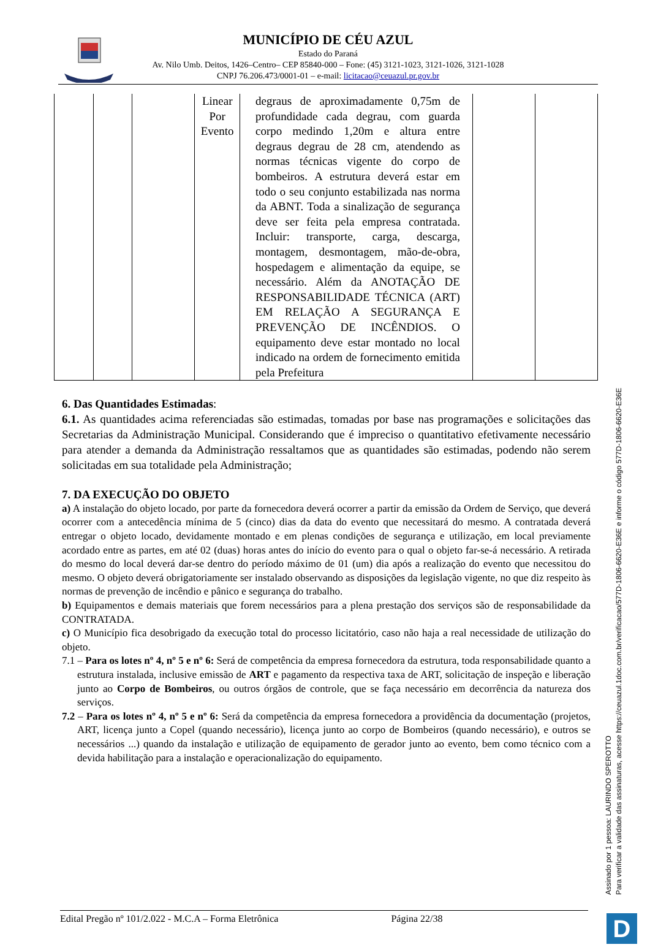MUNICÍPIO DE CÉU AZUL
Estado do Paraná
Av. Nilo Umb. Deitos, 1426–Centro– CEP 85840-000 – Fone: (45) 3121-1023, 3121-1026, 3121-1028
CNPJ 76.206.473/0001-01 – e-mail: licitacao@ceuazul.pr.gov.br
| | | | Linear Por Evento | degraus de aproximadamente 0,75m de profundidade cada degrau, com guarda corpo medindo 1,20m e altura entre degraus degrau de 28 cm, atendendo as normas técnicas vigente do corpo de bombeiros. A estrutura deverá estar em todo o seu conjunto estabilizada nas norma da ABNT. Toda a sinalização de segurança deve ser feita pela empresa contratada. Incluir: transporte, carga, descarga, montagem, desmontagem, mão-de-obra, hospedagem e alimentação da equipe, se necessário. Além da ANOTAÇÃO DE RESPONSABILIDADE TÉCNICA (ART) EM RELAÇÃO A SEGURANÇA E PREVENÇÃO DE INCÊNDIOS. O equipamento deve estar montado no local indicado na ordem de fornecimento emitida pela Prefeitura | | |
6. Das Quantidades Estimadas:
6.1. As quantidades acima referenciadas são estimadas, tomadas por base nas programações e solicitações das Secretarias da Administração Municipal. Considerando que é impreciso o quantitativo efetivamente necessário para atender a demanda da Administração ressaltamos que as quantidades são estimadas, podendo não serem solicitadas em sua totalidade pela Administração;
7. DA EXECUÇÃO DO OBJETO
a) A instalação do objeto locado, por parte da fornecedora deverá ocorrer a partir da emissão da Ordem de Serviço, que deverá ocorrer com a antecedência mínima de 5 (cinco) dias da data do evento que necessitará do mesmo. A contratada deverá entregar o objeto locado, devidamente montado e em plenas condições de segurança e utilização, em local previamente acordado entre as partes, em até 02 (duas) horas antes do início do evento para o qual o objeto far-se-á necessário. A retirada do mesmo do local deverá dar-se dentro do período máximo de 01 (um) dia após a realização do evento que necessitou do mesmo. O objeto deverá obrigatoriamente ser instalado observando as disposições da legislação vigente, no que diz respeito às normas de prevenção de incêndio e pânico e segurança do trabalho.
b) Equipamentos e demais materiais que forem necessários para a plena prestação dos serviços são de responsabilidade da CONTRATADA.
c) O Município fica desobrigado da execução total do processo licitatório, caso não haja a real necessidade de utilização do objeto.
7.1 – Para os lotes nº 4, nº 5 e nº 6: Será de competência da empresa fornecedora da estrutura, toda responsabilidade quanto a estrutura instalada, inclusive emissão de ART e pagamento da respectiva taxa de ART, solicitação de inspeção e liberação junto ao Corpo de Bombeiros, ou outros órgãos de controle, que se faça necessário em decorrência da natureza dos serviços.
7.2 – Para os lotes nº 4, nº 5 e nº 6: Será da competência da empresa fornecedora a providência da documentação (projetos, ART, licença junto a Copel (quando necessário), licença junto ao corpo de Bombeiros (quando necessário), e outros se necessários ...) quando da instalação e utilização de equipamento de gerador junto ao evento, bem como técnico com a devida habilitação para a instalação e operacionalização do equipamento.
Edital Pregão nº 101/2.022 - M.C.A – Forma Eletrônica Página 22/38
Assinado por 1 pessoa: LAURINDO SPEROTTO
Para verificar a validade das assinaturas, acesse https://ceuazul.1doc.com.br/verificacao/577D-1806-6620-E36E e informe o código 577D-1806-6620-E36E
D